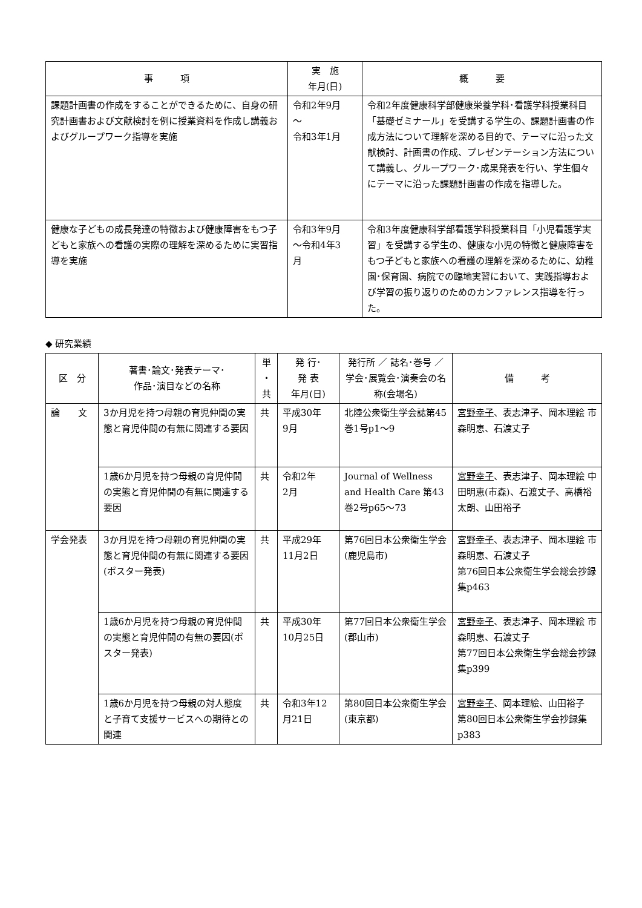| 事 項 | 実 施 年月(日) | 概 要 |
| --- | --- | --- |
| 課題計画書の作成をすることができるために、自身の研究計画書および文献検討を例に授業資料を作成し講義およびグループワーク指導を実施 | 令和2年9月 ～ 令和3年1月 | 令和2年度健康科学部健康栄養学科･看護学科授業科目「基礎ゼミナール」を受講する学生の、課題計画書の作成方法について理解を深める目的で、テーマに沿った文献検討、計画書の作成、プレゼンテーション方法について講義し、グループワーク･成果発表を行い、学生個々にテーマに沿った課題計画書の作成を指導した。 |
| 健康な子どもの成長発達の特徴および健康障害をもつ子どもと家族への看護の実際の理解を深めるために実習指導を実施 | 令和3年9月 ～令和4年3 月 | 令和3年度健康科学部看護学科授業科目「小児看護学実習」を受講する学生の、健康な小児の特徴と健康障害をもつ子どもと家族への看護の理解を深めるために、幼稚園･保育園、病院での臨地実習において、実践指導および学習の振り返りのためのカンファレンス指導を行った。 |
◆ 研究業績
| 区 分 | 著書･論文･発表テーマ･ 作品･演目などの名称 | 単 ・ 共 | 発 行･ 発 表 年月(日) | 発行所 ／ 誌名･巻号 ／ 学会･展覧会･演奏会の名称(会場名) | 備 考 |
| --- | --- | --- | --- | --- | --- |
| 論 文 | 3か月児を持つ母親の育児仲間の実態と育児仲間の有無に関連する要因 | 共 | 平成30年 9月 | 北陸公衆衛生学会誌第45巻1号p1～9 | 宮野幸子 、表志津子、岡本理絵 市森明恵、石渡丈子 |
| | 1歳6か月児を持つ母親の育児仲間の実態と育児仲間の有無に関連する要因 | 共 | 令和2年 2月 | Journal of Wellness and Health Care 第43巻2号p65～73 | 宮野幸子 、表志津子、岡本理絵 中田明恵(市森)、石渡丈子、高橋裕太朗、山田裕子 |
| 学会発表 | 3か月児を持つ母親の育児仲間の実態と育児仲間の有無に関連する要因(ポスター発表) | 共 | 平成29年 11月2日 | 第76回日本公衆衛生学会(鹿児島市) | 宮野幸子 、表志津子、岡本理絵 市森明恵、石渡丈子 第76回日本公衆衛生学会総会抄録集p463 |
| | 1歳6か月児を持つ母親の育児仲間の実態と育児仲間の有無の要因(ポスター発表) | 共 | 平成30年 10月25日 | 第77回日本公衆衛生学会(郡山市) | 宮野幸子 、表志津子、岡本理絵 市森明恵、石渡丈子 第77回日本公衆衛生学会総会抄録集p399 |
| | 1歳6か月児を持つ母親の対人態度と子育て支援サービスへの期待との関連 | 共 | 令和3年12月21日 | 第80回日本公衆衛生学会(東京都) | 宮野幸子 、岡本理絵、山田裕子 第80回日本公衆衛生学会抄録集p383 |